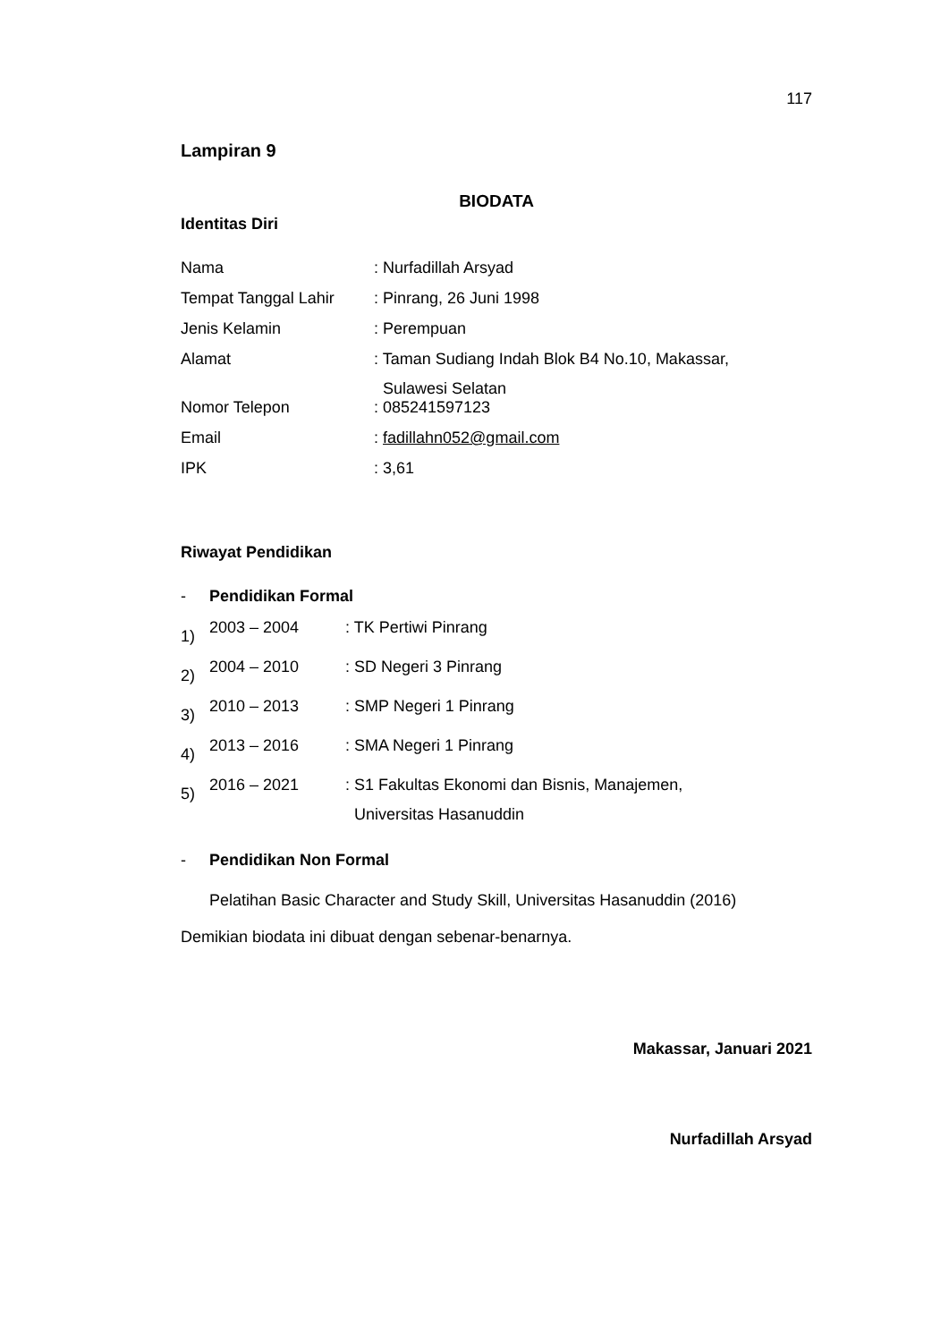117
Lampiran 9
BIODATA
Identitas Diri
| Nama | : Nurfadillah Arsyad |
| Tempat Tanggal Lahir | : Pinrang, 26 Juni 1998 |
| Jenis Kelamin | : Perempuan |
| Alamat | : Taman Sudiang Indah Blok B4 No.10, Makassar, Sulawesi Selatan |
| Nomor Telepon | : 085241597123 |
| Email | : fadillahn052@gmail.com |
| IPK | : 3,61 |
Riwayat Pendidikan
- Pendidikan Formal
| 1) | 2003 – 2004 | : TK Pertiwi Pinrang |
| 2) | 2004 – 2010 | : SD Negeri 3 Pinrang |
| 3) | 2010 – 2013 | : SMP Negeri 1 Pinrang |
| 4) | 2013 – 2016 | : SMA Negeri 1 Pinrang |
| 5) | 2016 – 2021 | : S1 Fakultas Ekonomi dan Bisnis, Manajemen, Universitas Hasanuddin |
- Pendidikan Non Formal
Pelatihan Basic Character and Study Skill, Universitas Hasanuddin (2016)
Demikian biodata ini dibuat dengan sebenar-benarnya.
Makassar, Januari 2021
Nurfadillah Arsyad